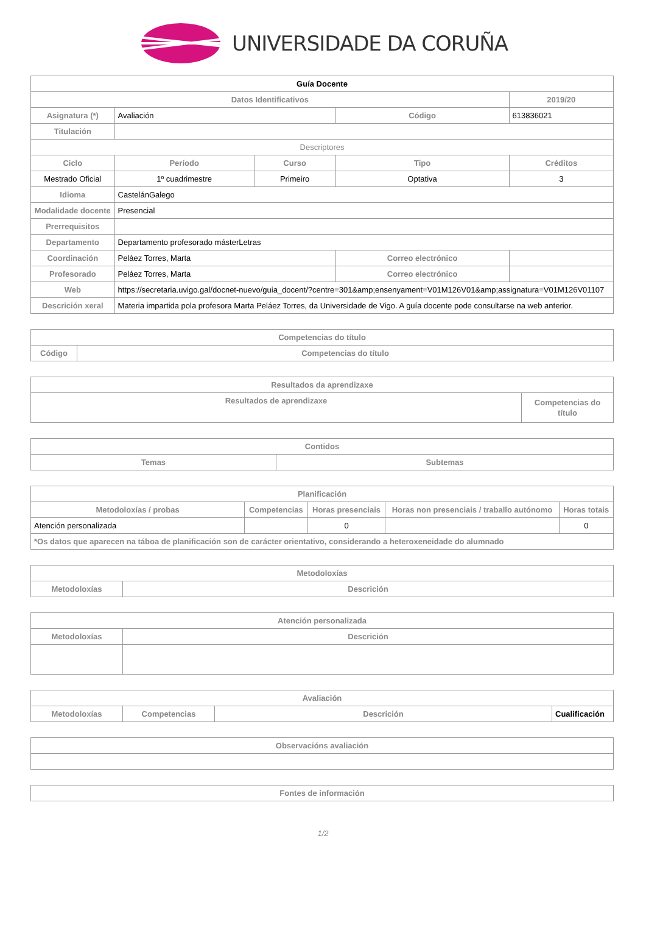UNIVERSIDADE DA CORUÑA
| Guía Docente | | | | | |
| Datos Identificativos | | | | | 2019/20 |
| Asignatura (*) | Avaliación | | Código | 613836021 | |
| Titulación | | | | | |
| Descriptores | | | | | |
| Ciclo | Período | Curso | Tipo | | Créditos |
| Mestrado Oficial | 1º cuadrimestre | Primeiro | Optativa | | 3 |
| Idioma | CastelánGalego | | | | |
| Modalidade docente | Presencial | | | | |
| Prerrequisitos | | | | | |
| Departamento | Departamento profesorado másterLetras | | | | |
| Coordinación | Peláez Torres, Marta | | Correo electrónico | | |
| Profesorado | Peláez Torres, Marta | | Correo electrónico | | |
| Web | https://secretaria.uvigo.gal/docnet-nuevo/guia_docent/?centre=301&amp;ensenyament=V01M126V01&amp;assignatura=V01M126V01107 | | | | |
| Descrición xeral | Materia impartida pola profesora Marta Peláez Torres, da Universidade de Vigo. A guía docente pode consultarse na web anterior. | | | | |
| Competencias do título | |
| --- | --- |
| Código | Competencias do título |
| Resultados da aprendizaxe | |
| --- | --- |
| Resultados de aprendizaxe | Competencias do título |
| Contidos | |
| --- | --- |
| Temas | Subtemas |
| Planificación | | | | |
| --- | --- | --- | --- | --- |
| Metodoloxías / probas | Competencias | Horas presenciais | Horas non presenciais / traballo autónomo | Horas totais |
| Atención personalizada | | 0 | | 0 |
| *Os datos que aparecen na táboa de planificación son de carácter orientativo, considerando a heteroxeneidade do alumnado | | | | |
| Metodoloxías | |
| --- | --- |
| Metodoloxías | Descrición |
| Atención personalizada | |
| --- | --- |
| Metodoloxías | Descrición |
| Avaliación | | | |
| --- | --- | --- | --- |
| Metodoloxías | Competencias | Descrición | Cualificación |
| Observacións avaliación |
| --- |
| Fontes de información |
| --- |
1/2